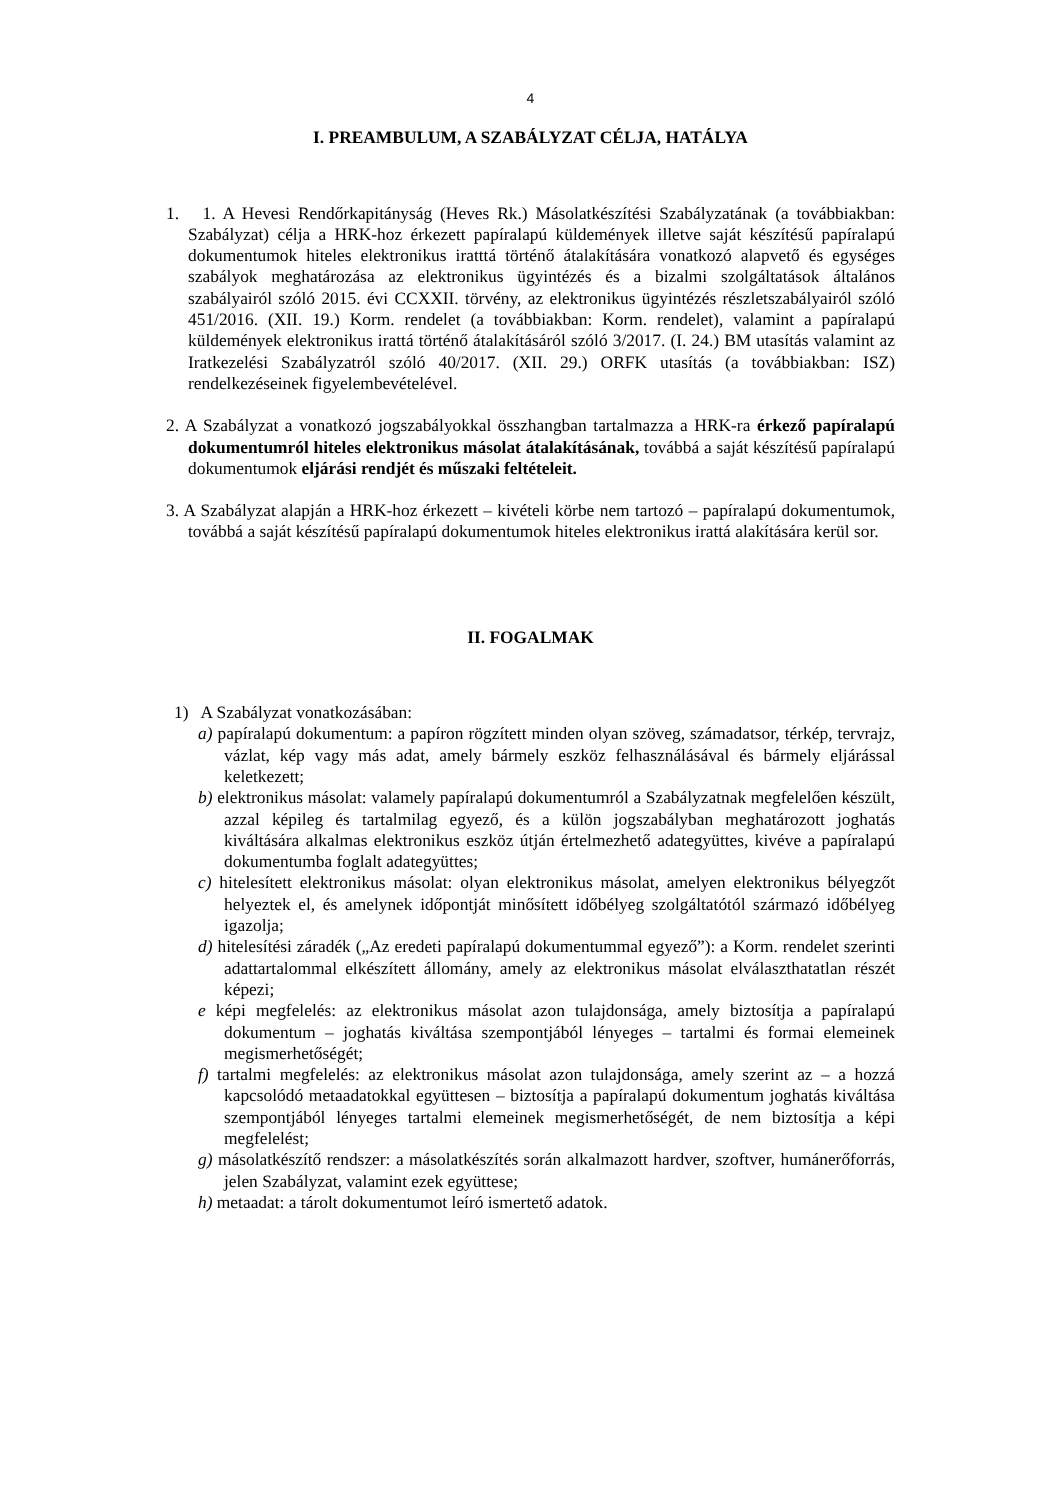4
I. PREAMBULUM, A SZABÁLYZAT CÉLJA, HATÁLYA
1. 1. A Hevesi Rendőrkapitányság (Heves Rk.) Másolatkészítési Szabályzatának (a további­akban: Szabályzat) célja a HRK-hoz érkezett papíralapú küldemények illetve saját készí­tésű papíralapú dokumentumok hiteles elektronikus iratttá történő átalakítására vonatkozó alapvető és egységes szabályok meghatározása az elektronikus ügyintézés és a bizalmi szolgáltatások általános szabályairól szóló 2015. évi CCXXII. törvény, az elektronikus ügyintézés részletszabályairól szóló 451/2016. (XII. 19.) Korm. rendelet (a továbbiakban: Korm. rendelet), valamint a papíralapú küldemények elektronikus irattá történő átalakítá­sáról szóló 3/2017. (I. 24.) BM utasítás valamint az Iratkezelési Szabályzatról szóló 40/2017. (XII. 29.) ORFK utasítás (a továbbiakban: ISZ) rendelkezéseinek figyelembevé­telével.
2. A Szabályzat a vonatkozó jogszabályokkal összhangban tartalmazza a HRK-ra érkező pa­píralapú dokumentumról hiteles elektronikus másolat átalakításának, továbbá a saját készítésű papíralapú dokumentumok eljárási rendjét és műszaki feltételeit.
3. A Szabályzat alapján a HRK-hoz érkezett – kivételi körbe nem tartozó – papíralapú doku­mentumok, továbbá a saját készítésű papíralapú dokumentumok hiteles elektronikus irattá alakítására kerül sor.
II. FOGALMAK
1) A Szabályzat vonatkozásában:
a) papíralapú dokumentum: a papíron rögzített minden olyan szöveg, számadatsor, térkép, tervrajz, vázlat, kép vagy más adat, amely bármely eszköz felhasználásával és bármely eljárással keletkezett;
b) elektronikus másolat: valamely papíralapú dokumentumról a Szabályzatnak megfele­lően készült, azzal képileg és tartalmilag egyező, és a külön jogszabályban meghatáro­zott joghatás kiváltására alkalmas elektronikus eszköz útján értelmezhető adategyüttes, kivéve a papíralapú dokumentumba foglalt adategyüttes;
c) hitelesített elektronikus másolat: olyan elektronikus másolat, amelyen elektronikus bé­lyegzőt helyeztek el, és amelynek időpontját minősített időbélyeg szolgáltatótól szár­mazó időbélyeg igazolja;
d) hitelesítési záradék („Az eredeti papíralapú dokumentummal egyező”): a Korm. rendelet szerinti adattartalommal elkészített állomány, amely az elektronikus másolat elválaszt­hatatlan részét képezi;
e képi megfelelés: az elektronikus másolat azon tulajdonsága, amely biztosítja a papíralapú dokumentum – joghatás kiváltása szempontjából lényeges – tartalmi és formai elemei­nek megismerhetőségét;
f) tartalmi megfelelés: az elektronikus másolat azon tulajdonsága, amely szerint az – a hozzá kapcsolódó metaadatokkal együttesen – biztosítja a papíralapú dokumentum jog­hatás kiváltása szempontjából lényeges tartalmi elemeinek megismerhetőségét, de nem biztosítja a képi megfelelést;
g) másolatkészítő rendszer: a másolatkészítés során alkalmazott hardver, szoftver, humán­erőforrás, jelen Szabályzat, valamint ezek együttese;
h) metaadat: a tárolt dokumentumot leíró ismertető adatok.